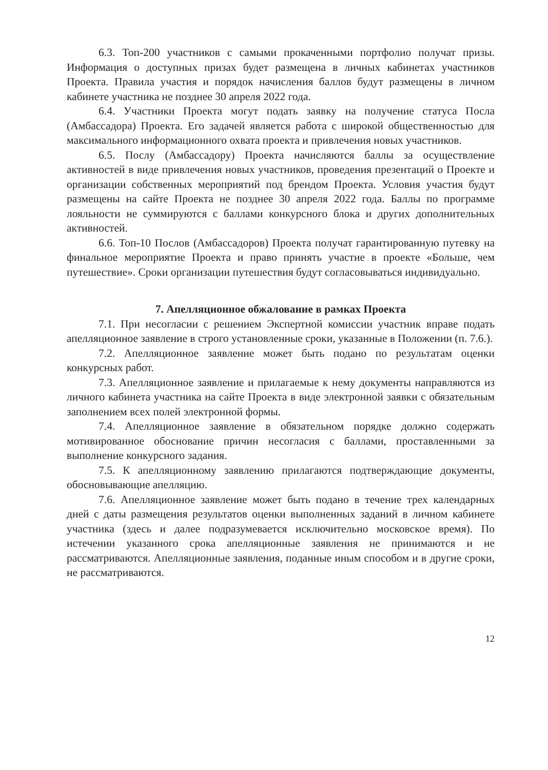6.3. Топ-200 участников с самыми прокаченными портфолио получат призы. Информация о доступных призах будет размещена в личных кабинетах участников Проекта. Правила участия и порядок начисления баллов будут размещены в личном кабинете участника не позднее 30 апреля 2022 года.
6.4. Участники Проекта могут подать заявку на получение статуса Посла (Амбассадора) Проекта. Его задачей является работа с широкой общественностью для максимального информационного охвата проекта и привлечения новых участников.
6.5. Послу (Амбассадору) Проекта начисляются баллы за осуществление активностей в виде привлечения новых участников, проведения презентаций о Проекте и организации собственных мероприятий под брендом Проекта. Условия участия будут размещены на сайте Проекта не позднее 30 апреля 2022 года. Баллы по программе лояльности не суммируются с баллами конкурсного блока и других дополнительных активностей.
6.6. Топ-10 Послов (Амбассадоров) Проекта получат гарантированную путевку на финальное мероприятие Проекта и право принять участие в проекте «Больше, чем путешествие». Сроки организации путешествия будут согласовываться индивидуально.
7. Апелляционное обжалование в рамках Проекта
7.1. При несогласии с решением Экспертной комиссии участник вправе подать апелляционное заявление в строго установленные сроки, указанные в Положении (п. 7.6.).
7.2. Апелляционное заявление может быть подано по результатам оценки конкурсных работ.
7.3. Апелляционное заявление и прилагаемые к нему документы направляются из личного кабинета участника на сайте Проекта в виде электронной заявки с обязательным заполнением всех полей электронной формы.
7.4. Апелляционное заявление в обязательном порядке должно содержать мотивированное обоснование причин несогласия с баллами, проставленными за выполнение конкурсного задания.
7.5. К апелляционному заявлению прилагаются подтверждающие документы, обосновывающие апелляцию.
7.6. Апелляционное заявление может быть подано в течение трех календарных дней с даты размещения результатов оценки выполненных заданий в личном кабинете участника (здесь и далее подразумевается исключительно московское время). По истечении указанного срока апелляционные заявления не принимаются и не рассматриваются. Апелляционные заявления, поданные иным способом и в другие сроки, не рассматриваются.
12